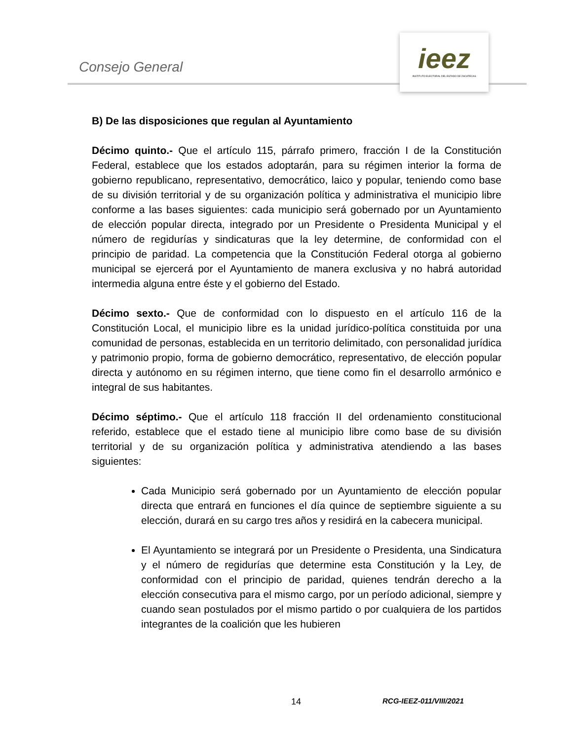Consejo General
ieez
INSTITUTO ELECTORAL DEL ESTADO DE ZACATECAS
B) De las disposiciones que regulan al Ayuntamiento
Décimo quinto.- Que el artículo 115, párrafo primero, fracción I de la Constitución Federal, establece que los estados adoptarán, para su régimen interior la forma de gobierno republicano, representativo, democrático, laico y popular, teniendo como base de su división territorial y de su organización política y administrativa el municipio libre conforme a las bases siguientes: cada municipio será gobernado por un Ayuntamiento de elección popular directa, integrado por un Presidente o Presidenta Municipal y el número de regidurías y sindicaturas que la ley determine, de conformidad con el principio de paridad. La competencia que la Constitución Federal otorga al gobierno municipal se ejercerá por el Ayuntamiento de manera exclusiva y no habrá autoridad intermedia alguna entre éste y el gobierno del Estado.
Décimo sexto.- Que de conformidad con lo dispuesto en el artículo 116 de la Constitución Local, el municipio libre es la unidad jurídico-política constituida por una comunidad de personas, establecida en un territorio delimitado, con personalidad jurídica y patrimonio propio, forma de gobierno democrático, representativo, de elección popular directa y autónomo en su régimen interno, que tiene como fin el desarrollo armónico e integral de sus habitantes.
Décimo séptimo.- Que el artículo 118 fracción II del ordenamiento constitucional referido, establece que el estado tiene al municipio libre como base de su división territorial y de su organización política y administrativa atendiendo a las bases siguientes:
Cada Municipio será gobernado por un Ayuntamiento de elección popular directa que entrará en funciones el día quince de septiembre siguiente a su elección, durará en su cargo tres años y residirá en la cabecera municipal.
El Ayuntamiento se integrará por un Presidente o Presidenta, una Sindicatura y el número de regidurías que determine esta Constitución y la Ley, de conformidad con el principio de paridad, quienes tendrán derecho a la elección consecutiva para el mismo cargo, por un período adicional, siempre y cuando sean postulados por el mismo partido o por cualquiera de los partidos integrantes de la coalición que les hubieren
14 RCG-IEEZ-011/VIII/2021